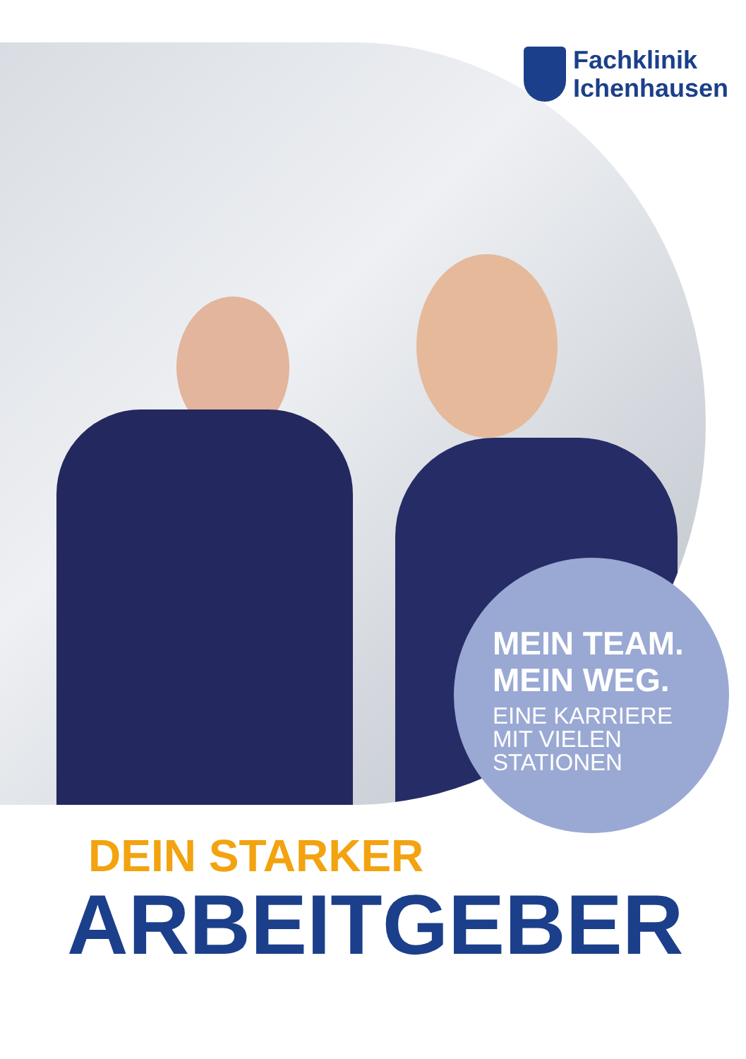Fachklinik
Ichenhausen
MEIN TEAM.
MEIN WEG.
EINE KARRIERE
MIT VIELEN
STATIONEN
DEIN STARKER
ARBEITGEBER